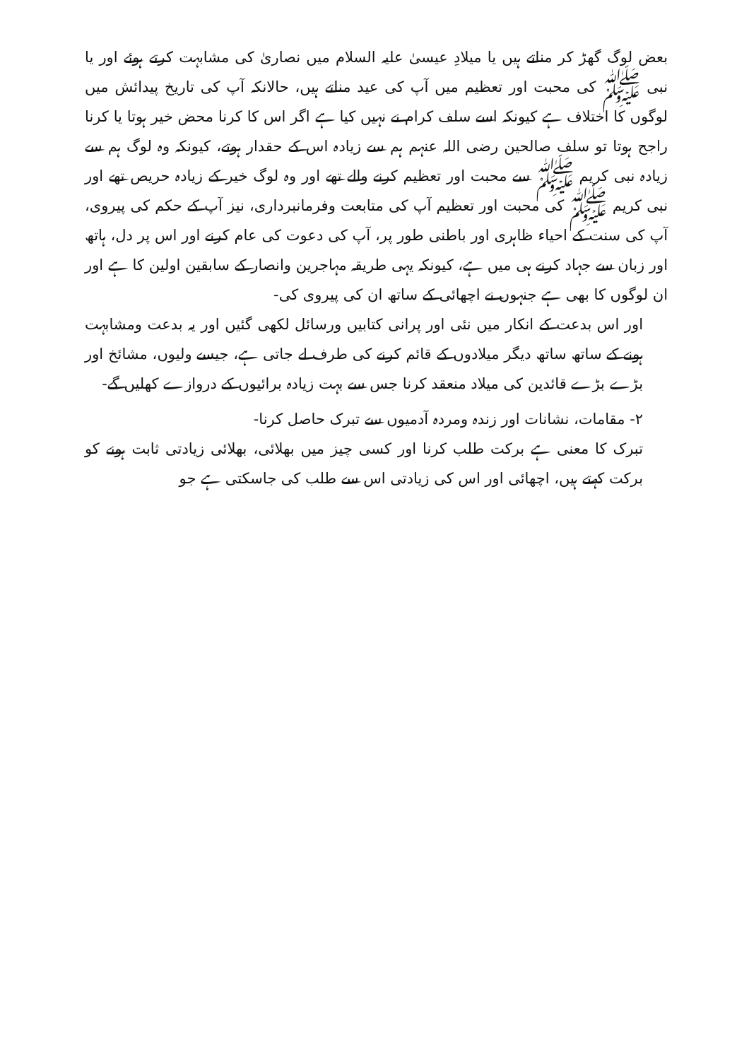بعض لوگ گھڑ کر مناتے ہیں یا میلادِ عیسیٰ علیہ السلام میں نصاریٰ کی مشابہت کرتے ہوئے اور یا نبی ﷺ کی محبت اور تعظیم میں آپ کی عید مناتے ہیں، حالانکہ آپ کی تاریخ پیدائش میں لوگوں کا اختلاف ہے کیونکہ اسے سلف کرام نے نہیں کیا ہے اگر اس کا کرنا محض خیر ہوتا یا کرنا راجح ہوتا تو سلف صالحین رضی اللہ عنہم ہم سے زیادہ اس کے حقدار ہوتے، کیونکہ وہ لوگ ہم سے زیادہ نبی کریم ﷺ سے محبت اور تعظیم کرنے والے تھے اور وہ لوگ خیر کے زیادہ حریص تھے اور نبی کریم ﷺ کی محبت اور تعظیم آپ کی متابعت وفرمانبرداری، نیز آپ کے حکم کی پیروی، آپ کی سنت کے احیاء ظاہری اور باطنی طور پر، آپ کی دعوت کی عام کرنے اور اس پر دل، ہاتھ اور زبان سے جہاد کرنے ہی میں ہے، کیونکہ یہی طریقہ مہاجرین وانصار کے سابقین اولین کا ہے اور ان لوگوں کا بھی ہے جنہوں نے اچھائی کے ساتھ ان کی پیروی کی-
اور اس بدعت کے انکار میں نئی اور پرانی کتابیں ورسائل لکھی گئیں اور یہ بدعت ومشابہت ہونے کے ساتھ ساتھ دیگر میلادوں کے قائم کرنے کی طرف لے جاتی ہے، جیسے ولیوں، مشائخ اور بڑے بڑے قائدین کی میلاد منعقد کرنا جس سے بہت زیادہ برائیوں کے دروازے کھلیں گے-
۲- مقامات، نشانات اور زندہ ومردہ آدمیوں سے تبرک حاصل کرنا-
تبرک کا معنی ہے برکت طلب کرنا اور کسی چیز میں بھلائی، بھلائی زیادتی ثابت ہونے کو برکت کہتے ہیں، اچھائی اور اس کی زیادتی اس سے طلب کی جاسکتی ہے جو